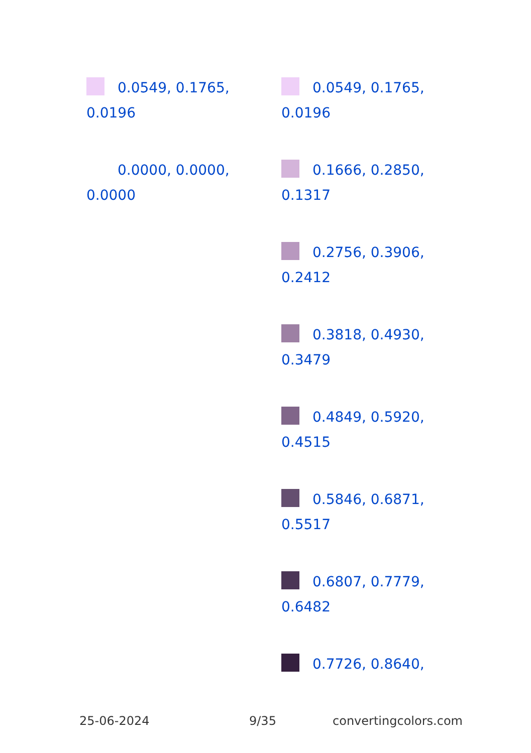0.0549, 0.1765, 0.0196
0.0000, 0.0000, 0.0000
0.0549, 0.1765, 0.0196
0.1666, 0.2850, 0.1317
0.2756, 0.3906, 0.2412
0.3818, 0.4930, 0.3479
0.4849, 0.5920, 0.4515
0.5846, 0.6871, 0.5517
0.6807, 0.7779, 0.6482
0.7726, 0.8640,
25-06-2024 9/35 convertingcolors.com